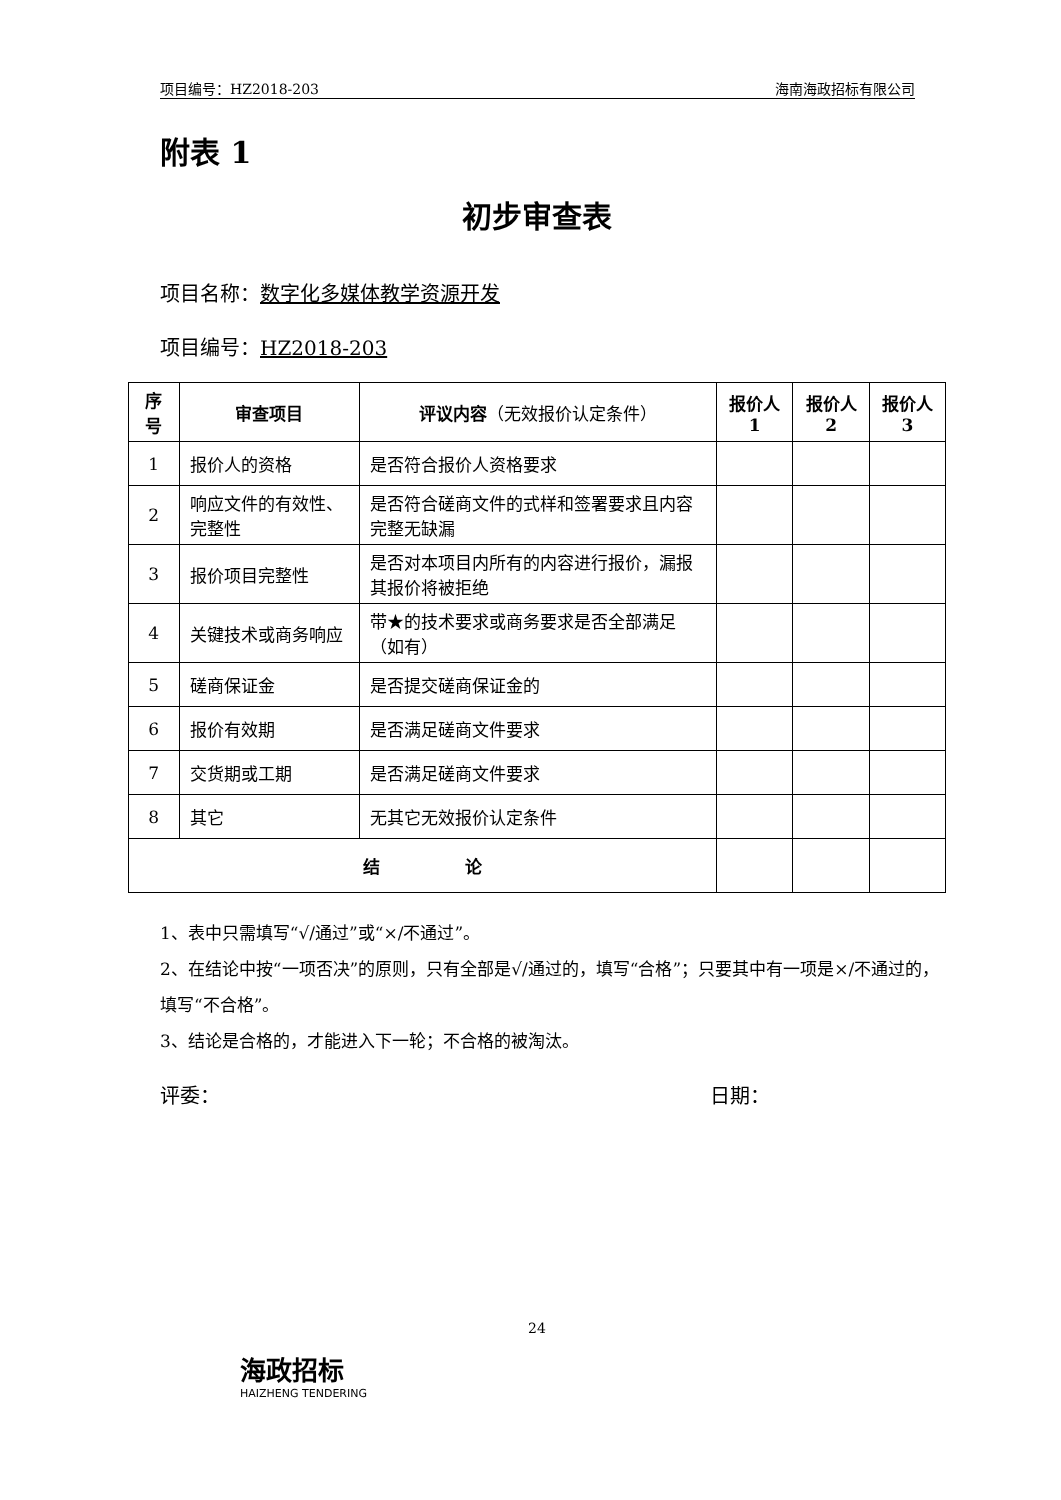项目编号：HZ2018-203 海南海政招标有限公司
附表 1
初步审查表
项目名称：数字化多媒体教学资源开发
项目编号：HZ2018-203
| 序号 | 审查项目 | 评议内容 （无效报价认定条件） | 报价人 1 | 报价人 2 | 报价人 3 |
| --- | --- | --- | --- | --- | --- |
| 1 | 报价人的资格 | 是否符合报价人资格要求 | | | |
| 2 | 响应文件的有效性、完整性 | 是否符合磋商文件的式样和签署要求且内容完整无缺漏 | | | |
| 3 | 报价项目完整性 | 是否对本项目内所有的内容进行报价，漏报其报价将被拒绝 | | | |
| 4 | 关键技术或商务响应 | 带★的技术要求或商务要求是否全部满足 （如有） | | | |
| 5 | 磋商保证金 | 是否提交磋商保证金的 | | | |
| 6 | 报价有效期 | 是否满足磋商文件要求 | | | |
| 7 | 交货期或工期 | 是否满足磋商文件要求 | | | |
| 8 | 其它 | 无其它无效报价认定条件 | | | |
| 结 论 | | | | | |
1、表中只需填写“√/通过”或“×/不通过”。
2、在结论中按“一项否决”的原则，只有全部是√/通过的，填写“合格”；只要其中有一项是×/不通过的，填写“不合格”。
3、结论是合格的，才能进入下一轮；不合格的被淘汰。
评委： 日期：
24
海政招标
HAIZHENG TENDERING